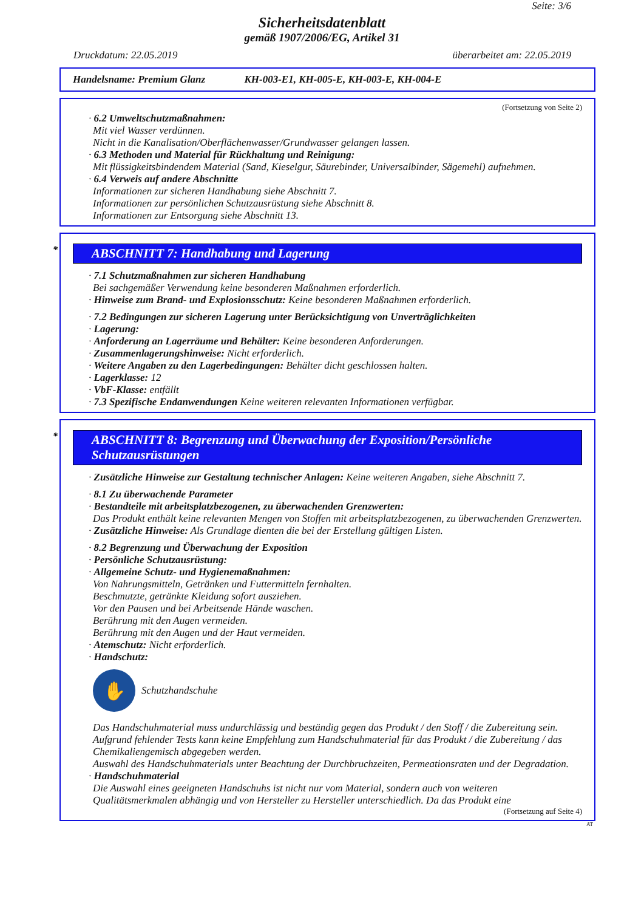Seite: 3/6
Sicherheitsdatenblatt
gemäß 1907/2006/EG, Artikel 31
Druckdatum: 22.05.2019 überarbeitet am: 22.05.2019
Handelsname: Premium Glanz KH-003-E1, KH-005-E, KH-003-E, KH-004-E
(Fortsetzung von Seite 2)
· 6.2 Umweltschutzmaßnahmen:
Mit viel Wasser verdünnen.
Nicht in die Kanalisation/Oberflächenwasser/Grundwasser gelangen lassen.
· 6.3 Methoden und Material für Rückhaltung und Reinigung:
Mit flüssigkeitsbindendem Material (Sand, Kieselgur, Säurebinder, Universalbinder, Sägemehl) aufnehmen.
· 6.4 Verweis auf andere Abschnitte
Informationen zur sicheren Handhabung siehe Abschnitt 7.
Informationen zur persönlichen Schutzausrüstung siehe Abschnitt 8.
Informationen zur Entsorgung siehe Abschnitt 13.
* ABSCHNITT 7: Handhabung und Lagerung
· 7.1 Schutzmaßnahmen zur sicheren Handhabung
Bei sachgemäßer Verwendung keine besonderen Maßnahmen erforderlich.
· Hinweise zum Brand- und Explosionsschutz: Keine besonderen Maßnahmen erforderlich.
· 7.2 Bedingungen zur sicheren Lagerung unter Berücksichtigung von Unverträglichkeiten
· Lagerung:
· Anforderung an Lagerräume und Behälter: Keine besonderen Anforderungen.
· Zusammenlagerungshinweise: Nicht erforderlich.
· Weitere Angaben zu den Lagerbedingungen: Behälter dicht geschlossen halten.
· Lagerklasse: 12
· VbF-Klasse: entfällt
· 7.3 Spezifische Endanwendungen Keine weiteren relevanten Informationen verfügbar.
* ABSCHNITT 8: Begrenzung und Überwachung der Exposition/Persönliche Schutzausrüstungen
· Zusätzliche Hinweise zur Gestaltung technischer Anlagen: Keine weiteren Angaben, siehe Abschnitt 7.
· 8.1 Zu überwachende Parameter
· Bestandteile mit arbeitsplatzbezogenen, zu überwachenden Grenzwerten:
Das Produkt enthält keine relevanten Mengen von Stoffen mit arbeitsplatzbezogenen, zu überwachenden Grenzwerten.
· Zusätzliche Hinweise: Als Grundlage dienten die bei der Erstellung gültigen Listen.
· 8.2 Begrenzung und Überwachung der Exposition
· Persönliche Schutzausrüstung:
· Allgemeine Schutz- und Hygienemaßnahmen:
Von Nahrungsmitteln, Getränken und Futtermitteln fernhalten.
Beschmutzte, getränkte Kleidung sofort ausziehen.
Vor den Pausen und bei Arbeitsende Hände waschen.
Berührung mit den Augen vermeiden.
Berührung mit den Augen und der Haut vermeiden.
· Atemschutz: Nicht erforderlich.
· Handschutz:
✋
Schutzhandschuhe
Das Handschuhmaterial muss undurchlässig und beständig gegen das Produkt / den Stoff / die Zubereitung sein.
Aufgrund fehlender Tests kann keine Empfehlung zum Handschuhmaterial für das Produkt / die Zubereitung / das Chemikaliengemisch abgegeben werden.
Auswahl des Handschuhmaterials unter Beachtung der Durchbruchzeiten, Permeationsraten und der Degradation.
· Handschuhmaterial
Die Auswahl eines geeigneten Handschuhs ist nicht nur vom Material, sondern auch von weiteren Qualitätsmerkmalen abhängig und von Hersteller zu Hersteller unterschiedlich. Da das Produkt eine
(Fortsetzung auf Seite 4)
AT